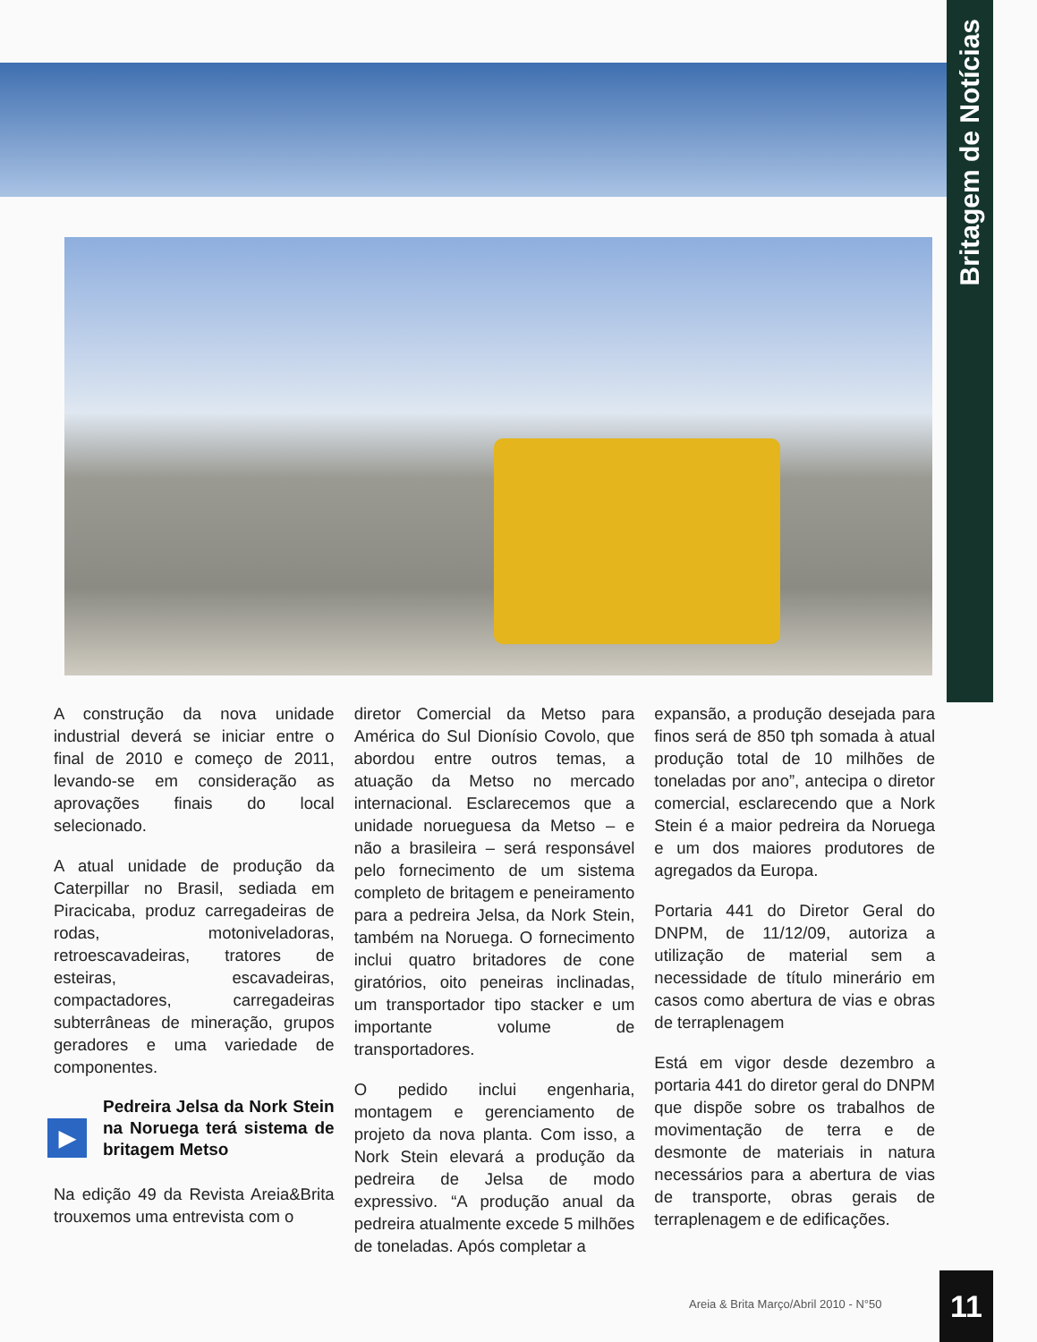Britagem de Notícias
A construção da nova unidade industrial deverá se iniciar entre o final de 2010 e começo de 2011, levando-se em consideração as aprovações finais do local selecionado.
A atual unidade de produção da Caterpillar no Brasil, sediada em Piracicaba, produz carregadeiras de rodas, motoniveladoras, retroescavadeiras, tratores de esteiras, escavadeiras, compactadores, carregadeiras subterrâneas de mineração, grupos geradores e uma variedade de componentes.
▶
Pedreira Jelsa da Nork Stein na Noruega terá sistema de britagem Metso
Na edição 49 da Revista Areia&Brita trouxemos uma entrevista com o
diretor Comercial da Metso para América do Sul Dionísio Covolo, que abordou entre outros temas, a atuação da Metso no mercado internacional. Esclarecemos que a unidade norueguesa da Metso – e não a brasileira – será responsável pelo fornecimento de um sistema completo de britagem e peneiramento para a pedreira Jelsa, da Nork Stein, também na Noruega. O fornecimento inclui quatro britadores de cone giratórios, oito peneiras inclinadas, um transportador tipo stacker e um importante volume de transportadores.
O pedido inclui engenharia, montagem e gerenciamento de projeto da nova planta. Com isso, a Nork Stein elevará a produção da pedreira de Jelsa de modo expressivo. “A produção anual da pedreira atualmente excede 5 milhões de toneladas. Após completar a
expansão, a produção desejada para finos será de 850 tph somada à atual produção total de 10 milhões de toneladas por ano”, antecipa o diretor comercial, esclarecendo que a Nork Stein é a maior pedreira da Noruega e um dos maiores produtores de agregados da Europa.
Portaria 441 do Diretor Geral do DNPM, de 11/12/09, autoriza a utilização de material sem a necessidade de título minerário em casos como abertura de vias e obras de terraplenagem
Está em vigor desde dezembro a portaria 441 do diretor geral do DNPM que dispõe sobre os trabalhos de movimentação de terra e de desmonte de materiais in natura necessários para a abertura de vias de transporte, obras gerais de terraplenagem e de edificações.
Areia & Brita Março/Abril 2010 - N°50
11